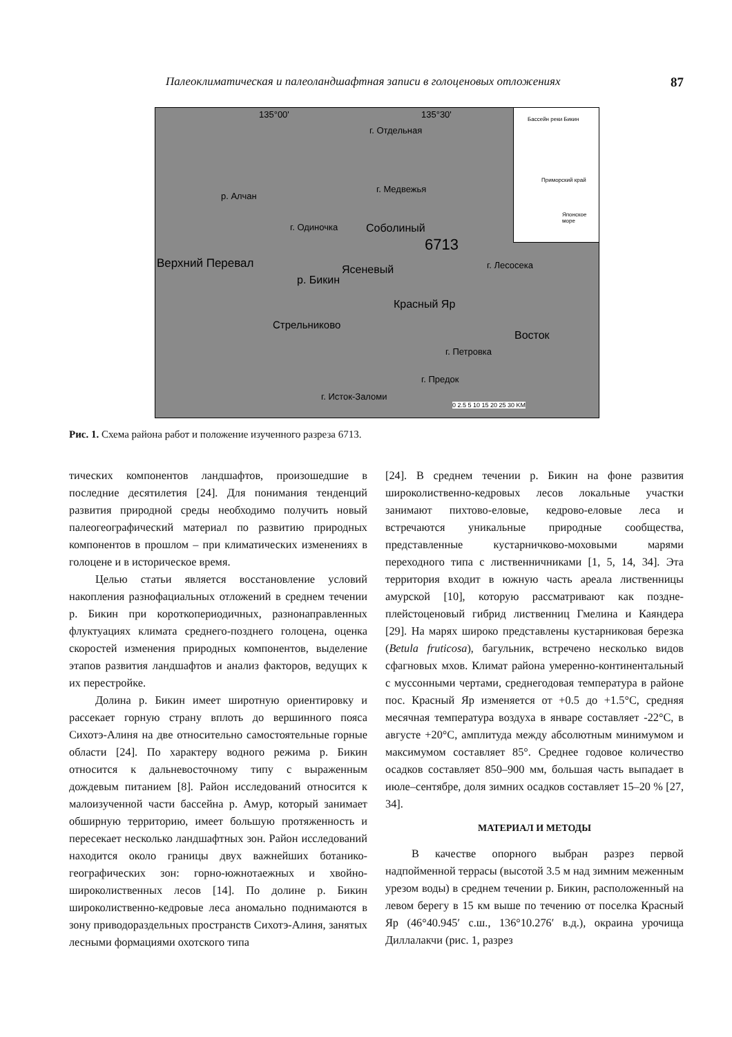Палеоклиматическая и палеоландшафтная записи в голоценовых отложениях 87
135°00' 135°30'
р. Алчан
г. Одиночка Соболиный
6713
Верхний Перевал Ясеневый
р. Бикин
Красный Яр
Стрельниково
Восток
г. Отдельная
г. Медвежья
г. Лесосека
г. Петровка
г. Предок
г. Исток-Заломи
0 2.5 5 10 15 20 25 30 KM
Бассейн реки Бикин
Приморский край
Японское море
Рис. 1. Схема района работ и положение изученного разреза 6713.
тических компонентов ландшафтов, произошедшие в последние десятилетия [24]. Для понимания тенденций развития природной среды необходимо получить новый палеогеографический материал по развитию природных компонентов в прошлом – при климатических изменениях в голоцене и в историческое время.
Целью статьи является восстановление условий накопления разнофациальных отложений в среднем течении р. Бикин при короткопериодичных, разнонаправленных флуктуациях климата среднего-позднего голоцена, оценка скоростей изменения природных компонентов, выделение этапов развития ландшафтов и анализ факторов, ведущих к их перестройке.
Долина р. Бикин имеет широтную ориентировку и рассекает горную страну вплоть до вершинного пояса Сихотэ-Алиня на две относительно самостоятельные горные области [24]. По характеру водного режима р. Бикин относится к дальневосточному типу с выраженным дождевым питанием [8]. Район исследований относится к малоизученной части бассейна р. Амур, который занимает обширную территорию, имеет большую протяженность и пересекает несколько ландшафтных зон. Район исследований находится около границы двух важнейших ботанико-географических зон: горно-южнотаежных и хвойно-широколиственных лесов [14]. По долине р. Бикин широколиственно-кедровые леса аномально поднимаются в зону приводораздельных пространств Сихотэ-Алиня, занятых лесными формациями охотского типа
[24]. В среднем течении р. Бикин на фоне развития широколиственно-кедровых лесов локальные участки занимают пихтово-еловые, кедрово-еловые леса и встречаются уникальные природные сообщества, представленные кустарничково-моховыми марями переходного типа с лиственничниками [1, 5, 14, 34]. Эта территория входит в южную часть ареала лиственницы амурской [10], которую рассматривают как поздне­плейстоценовый гибрид лиственниц Гмелина и Каяндера [29]. На марях широко представлены кустарниковая березка (Betula fruticosa), багульник, встречено несколько видов сфагновых мхов. Климат района умеренно-континентальный с муссонными чертами, среднегодовая температура в районе пос. Красный Яр изменяется от +0.5 до +1.5°С, средняя месячная температура воздуха в январе составляет -22°С, в августе +20°С, амплитуда между абсолютным минимумом и максимумом составляет 85°. Среднее годовое количество осадков составляет 850–900 мм, большая часть выпадает в июле–сентябре, доля зимних осадков составляет 15–20 % [27, 34].
МАТЕРИАЛ И МЕТОДЫ
В качестве опорного выбран разрез первой надпойменной террасы (высотой 3.5 м над зимним меженным урезом воды) в среднем течении р. Бикин, расположенный на левом берегу в 15 км выше по течению от поселка Красный Яр (46°40.945′ с.ш., 136°10.276′ в.д.), окраина урочища Диллалакчи (рис. 1, разрез